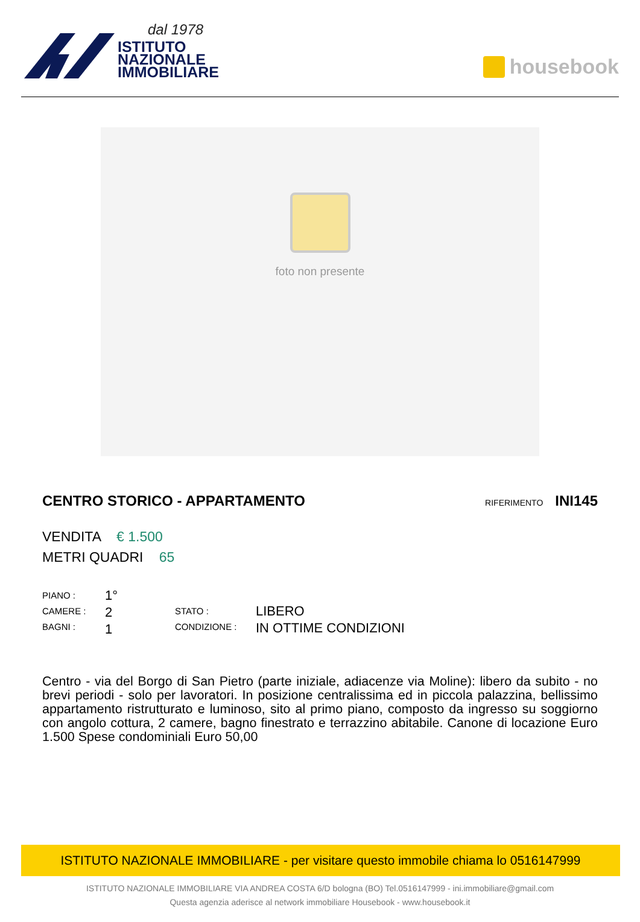dal 1978
ISTITUTO
NAZIONALE
IMMOBILIARE
housebook
foto non presente
CENTRO STORICO - APPARTAMENTO RIFERIMENTO INI145
VENDITA € 1.500
METRI QUADRI 65
PIANO :
CAMERE :
BAGNI :
1°
2
1
STATO :
CONDIZIONE :
LIBERO
IN OTTIME CONDIZIONI
Centro - via del Borgo di San Pietro (parte iniziale, adiacenze via Moline): libero da subito - no brevi periodi - solo per lavoratori. In posizione centralissima ed in piccola palazzina, bellissimo appartamento ristrutturato e luminoso, sito al primo piano, composto da ingresso su soggiorno con angolo cottura, 2 camere, bagno finestrato e terrazzino abitabile. Canone di locazione Euro 1.500 Spese condominiali Euro 50,00
ISTITUTO NAZIONALE IMMOBILIARE - per visitare questo immobile chiama lo 0516147999
ISTITUTO NAZIONALE IMMOBILIARE VIA ANDREA COSTA 6/D bologna (BO) Tel.0516147999 - ini.immobiliare@gmail.com
Questa agenzia aderisce al network immobiliare Housebook - www.housebook.it